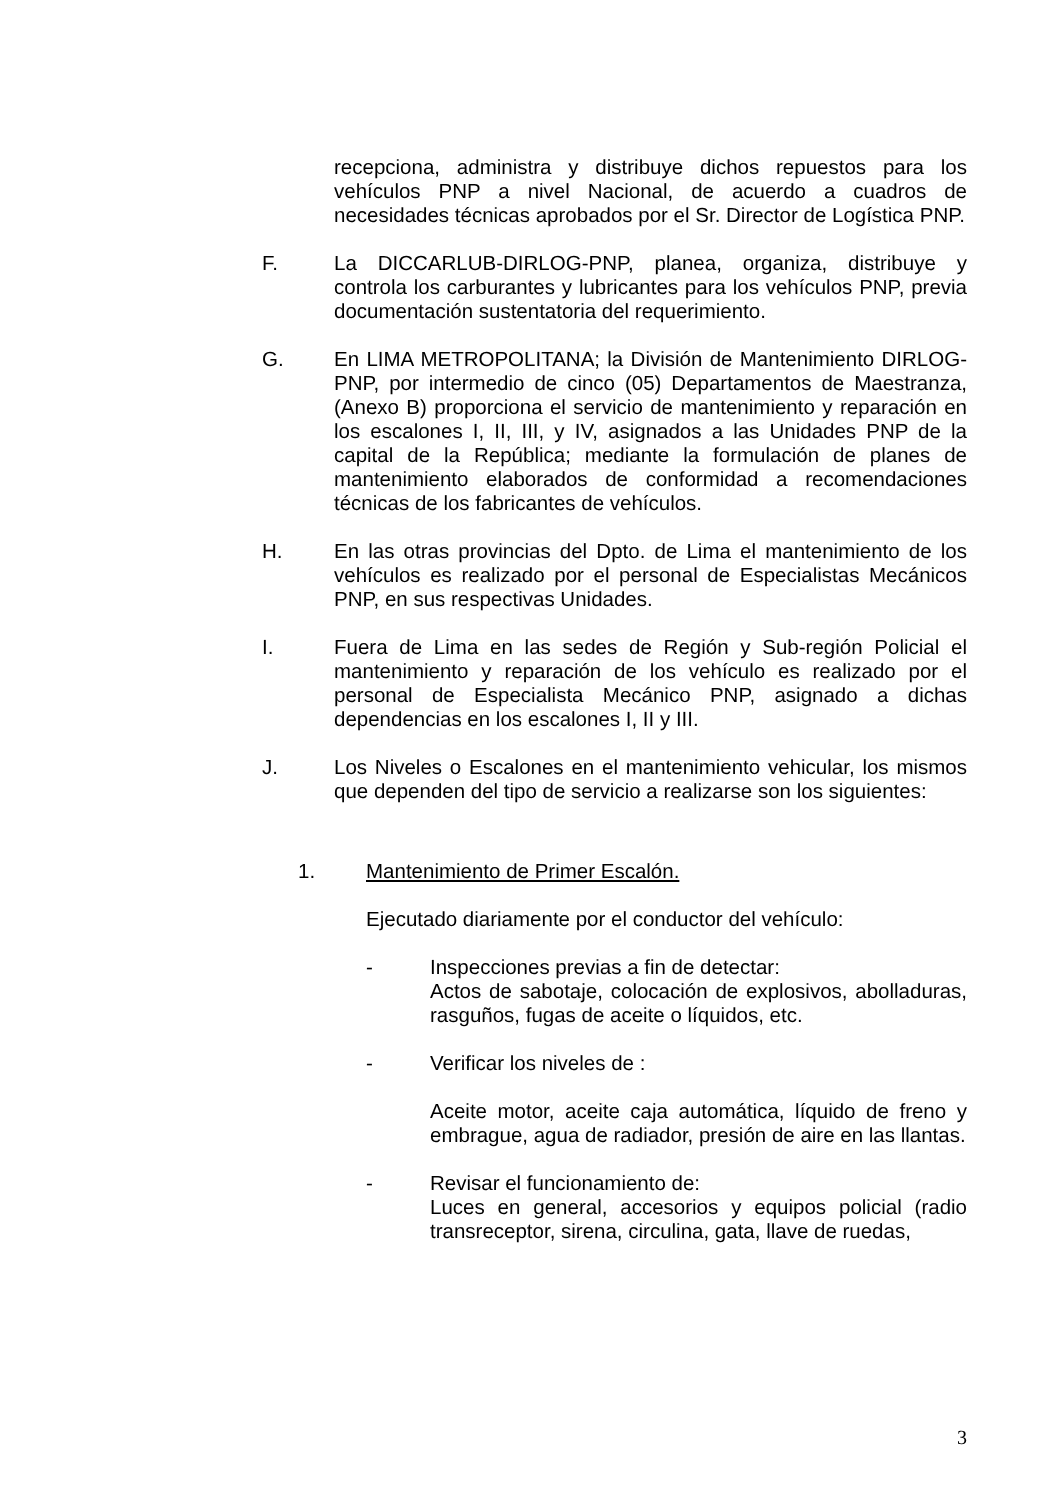recepciona, administra y distribuye dichos repuestos para los vehículos PNP a nivel Nacional, de acuerdo a cuadros de necesidades técnicas aprobados por el Sr. Director de Logística PNP.
F. La DICCARLUB-DIRLOG-PNP, planea, organiza, distribuye y controla los carburantes y lubricantes para los vehículos PNP, previa documentación sustentatoria del requerimiento.
G. En LIMA METROPOLITANA; la División de Mantenimiento DIRLOG-PNP, por intermedio de cinco (05) Departamentos de Maestranza, (Anexo B) proporciona el servicio de mantenimiento y reparación en los escalones I, II, III, y IV, asignados a las Unidades PNP de la capital de la República; mediante la formulación de planes de mantenimiento elaborados de conformidad a recomendaciones técnicas de los fabricantes de vehículos.
H. En las otras provincias del Dpto. de Lima el mantenimiento de los vehículos es realizado por el personal de Especialistas Mecánicos PNP, en sus respectivas Unidades.
I. Fuera de Lima en las sedes de Región y Sub-región Policial el mantenimiento y reparación de los vehículo es realizado por el personal de Especialista Mecánico PNP, asignado a dichas dependencias en los escalones I, II y III.
J. Los Niveles o Escalones en el mantenimiento vehicular, los mismos que dependen del tipo de servicio a realizarse son los siguientes:
1. Mantenimiento de Primer Escalón.
Ejecutado diariamente por el conductor del vehículo:
- Inspecciones previas a fin de detectar:
Actos de sabotaje, colocación de explosivos, abolladuras, rasguños, fugas de aceite o líquidos, etc.
- Verificar los niveles de :
Aceite motor, aceite caja automática, líquido de freno y embrague, agua de radiador, presión de aire en las llantas.
- Revisar el funcionamiento de:
Luces en general, accesorios y equipos policial (radio transreceptor, sirena, circulina, gata, llave de ruedas,
3